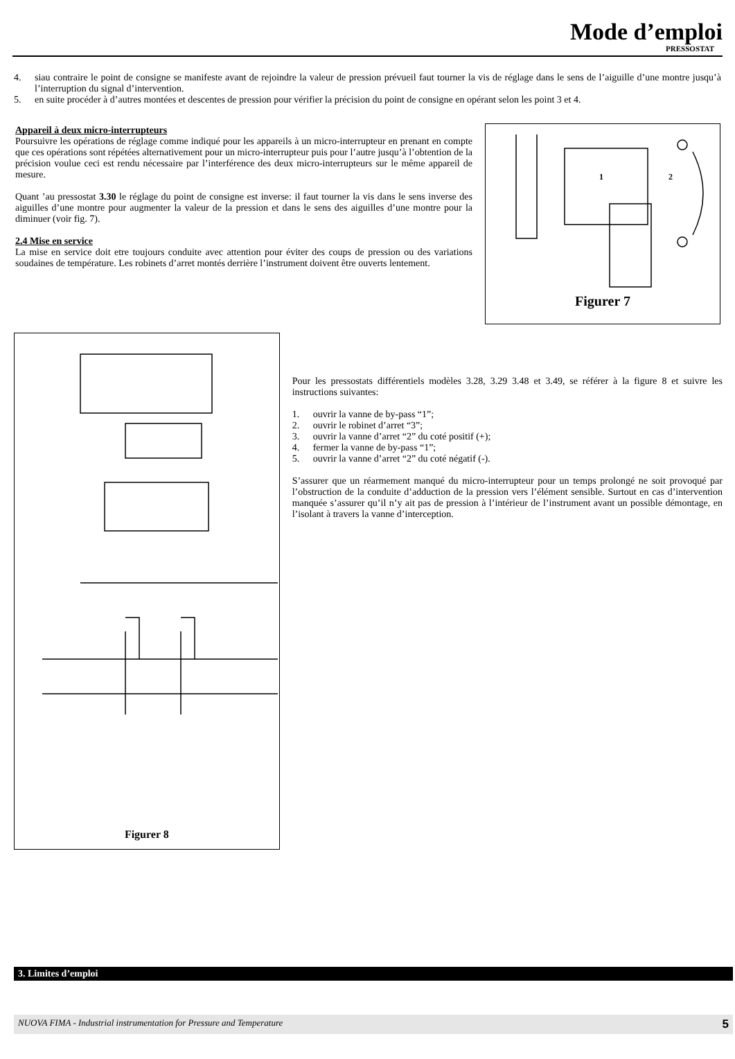Mode d’emploi
PRESSOSTAT
4. siau contraire le point de consigne se manifeste avant de rejoindre la valeur de pression prévueil faut tourner la vis de réglage dans le sens de l’aiguille d’une montre jusqu’à l’interruption du signal d’intervention.
5. en suite procéder à d’autres montées et descentes de pression pour vérifier la précision du point de consigne en opérant selon les point 3 et 4.
Appareil à deux micro-interrupteurs
Poursuivre les opérations de réglage comme indiqué pour les appareils à un micro-interrupteur en prenant en compte que ces opérations sont répétées alternativement pour un micro-interrupteur puis pour l’autre jusqu’à l’obtention de la précision voulue ceci est rendu nécessaire par l’interférence des deux micro-interrupteurs sur le même appareil de mesure.
Quant ’au pressostat 3.30 le réglage du point de consigne est inverse: il faut tourner la vis dans le sens inverse des aiguilles d’une montre pour augmenter la valeur de la pression et dans le sens des aiguilles d’une montre pour la diminuer (voir fig. 7).
2.4 Mise en service
La mise en service doit etre toujours conduite avec attention pour éviter des coups de pression ou des variations soudaines de température. Les robinets d’arret montés derrière l’instrument doivent être ouverts lentement.
1
2
Figurer 7
Figurer 8
Pour les pressostats différentiels modèles 3.28, 3.29 3.48 et 3.49, se référer à la figure 8 et suivre les instructions suivantes:
1. ouvrir la vanne de by-pass “1”;
2. ouvrir le robinet d’arret “3”;
3. ouvrir la vanne d’arret “2” du coté positif (+);
4. fermer la vanne de by-pass “1”;
5. ouvrir la vanne d’arret “2” du coté négatif (-).
S’assurer que un réarmement manqué du micro-interrupteur pour un temps prolongé ne soit provoqué par l’obstruction de la conduite d’adduction de la pression vers l’élément sensible. Surtout en cas d’intervention manquée s’assurer qu’il n’y ait pas de pression à l’intérieur de l’instrument avant un possible démontage, en l’isolant à travers la vanne d’interception.
3. Limites d’emploi
NUOVA FIMA - Industrial instrumentation for Pressure and Temperature 5